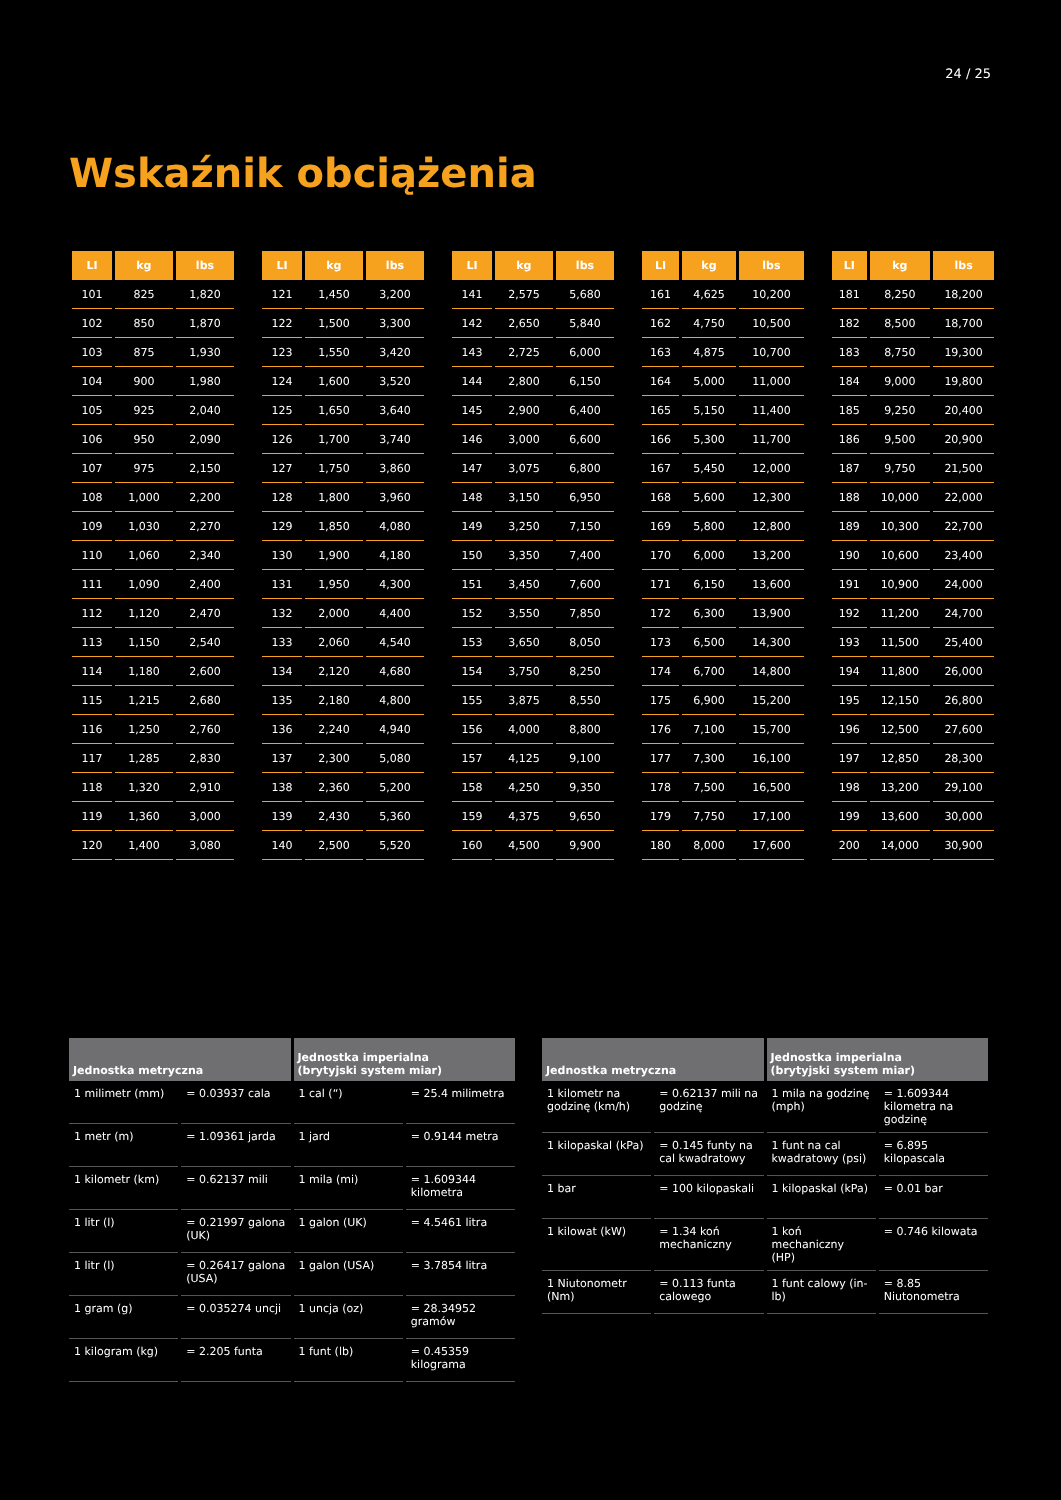24 / 25
Wskaźnik obciążenia
| LI | kg | lbs |
| --- | --- | --- |
| 101 | 825 | 1,820 |
| 102 | 850 | 1,870 |
| 103 | 875 | 1,930 |
| 104 | 900 | 1,980 |
| 105 | 925 | 2,040 |
| 106 | 950 | 2,090 |
| 107 | 975 | 2,150 |
| 108 | 1,000 | 2,200 |
| 109 | 1,030 | 2,270 |
| 110 | 1,060 | 2,340 |
| 111 | 1,090 | 2,400 |
| 112 | 1,120 | 2,470 |
| 113 | 1,150 | 2,540 |
| 114 | 1,180 | 2,600 |
| 115 | 1,215 | 2,680 |
| 116 | 1,250 | 2,760 |
| 117 | 1,285 | 2,830 |
| 118 | 1,320 | 2,910 |
| 119 | 1,360 | 3,000 |
| 120 | 1,400 | 3,080 |
| LI | kg | lbs |
| --- | --- | --- |
| 121 | 1,450 | 3,200 |
| 122 | 1,500 | 3,300 |
| 123 | 1,550 | 3,420 |
| 124 | 1,600 | 3,520 |
| 125 | 1,650 | 3,640 |
| 126 | 1,700 | 3,740 |
| 127 | 1,750 | 3,860 |
| 128 | 1,800 | 3,960 |
| 129 | 1,850 | 4,080 |
| 130 | 1,900 | 4,180 |
| 131 | 1,950 | 4,300 |
| 132 | 2,000 | 4,400 |
| 133 | 2,060 | 4,540 |
| 134 | 2,120 | 4,680 |
| 135 | 2,180 | 4,800 |
| 136 | 2,240 | 4,940 |
| 137 | 2,300 | 5,080 |
| 138 | 2,360 | 5,200 |
| 139 | 2,430 | 5,360 |
| 140 | 2,500 | 5,520 |
| LI | kg | lbs |
| --- | --- | --- |
| 141 | 2,575 | 5,680 |
| 142 | 2,650 | 5,840 |
| 143 | 2,725 | 6,000 |
| 144 | 2,800 | 6,150 |
| 145 | 2,900 | 6,400 |
| 146 | 3,000 | 6,600 |
| 147 | 3,075 | 6,800 |
| 148 | 3,150 | 6,950 |
| 149 | 3,250 | 7,150 |
| 150 | 3,350 | 7,400 |
| 151 | 3,450 | 7,600 |
| 152 | 3,550 | 7,850 |
| 153 | 3,650 | 8,050 |
| 154 | 3,750 | 8,250 |
| 155 | 3,875 | 8,550 |
| 156 | 4,000 | 8,800 |
| 157 | 4,125 | 9,100 |
| 158 | 4,250 | 9,350 |
| 159 | 4,375 | 9,650 |
| 160 | 4,500 | 9,900 |
| LI | kg | lbs |
| --- | --- | --- |
| 161 | 4,625 | 10,200 |
| 162 | 4,750 | 10,500 |
| 163 | 4,875 | 10,700 |
| 164 | 5,000 | 11,000 |
| 165 | 5,150 | 11,400 |
| 166 | 5,300 | 11,700 |
| 167 | 5,450 | 12,000 |
| 168 | 5,600 | 12,300 |
| 169 | 5,800 | 12,800 |
| 170 | 6,000 | 13,200 |
| 171 | 6,150 | 13,600 |
| 172 | 6,300 | 13,900 |
| 173 | 6,500 | 14,300 |
| 174 | 6,700 | 14,800 |
| 175 | 6,900 | 15,200 |
| 176 | 7,100 | 15,700 |
| 177 | 7,300 | 16,100 |
| 178 | 7,500 | 16,500 |
| 179 | 7,750 | 17,100 |
| 180 | 8,000 | 17,600 |
| LI | kg | lbs |
| --- | --- | --- |
| 181 | 8,250 | 18,200 |
| 182 | 8,500 | 18,700 |
| 183 | 8,750 | 19,300 |
| 184 | 9,000 | 19,800 |
| 185 | 9,250 | 20,400 |
| 186 | 9,500 | 20,900 |
| 187 | 9,750 | 21,500 |
| 188 | 10,000 | 22,000 |
| 189 | 10,300 | 22,700 |
| 190 | 10,600 | 23,400 |
| 191 | 10,900 | 24,000 |
| 192 | 11,200 | 24,700 |
| 193 | 11,500 | 25,400 |
| 194 | 11,800 | 26,000 |
| 195 | 12,150 | 26,800 |
| 196 | 12,500 | 27,600 |
| 197 | 12,850 | 28,300 |
| 198 | 13,200 | 29,100 |
| 199 | 13,600 | 30,000 |
| 200 | 14,000 | 30,900 |
| Jednostka metryczna | | Jednostka imperialna (brytyjski system miar) | |
| --- | --- | --- | --- |
| 1 milimetr (mm) | = 0.03937 cala | 1 cal (“) | = 25.4 milimetra |
| 1 metr (m) | = 1.09361 jarda | 1 jard | = 0.9144 metra |
| 1 kilometr (km) | = 0.62137 mili | 1 mila (mi) | = 1.609344 kilometra |
| 1 litr (l) | = 0.21997 galona (UK) | 1 galon (UK) | = 4.5461 litra |
| 1 litr (l) | = 0.26417 galona (USA) | 1 galon (USA) | = 3.7854 litra |
| 1 gram (g) | = 0.035274 uncji | 1 uncja (oz) | = 28.34952 gramów |
| 1 kilogram (kg) | = 2.205 funta | 1 funt (lb) | = 0.45359 kilograma |
| Jednostka metryczna | | Jednostka imperialna (brytyjski system miar) | |
| --- | --- | --- | --- |
| 1 kilometr na godzinę (km/h) | = 0.62137 mili na godzinę | 1 mila na godzinę (mph) | = 1.609344 kilometra na godzinę |
| 1 kilopaskal (kPa) | = 0.145 funty na cal kwadratowy | 1 funt na cal kwadratowy (psi) | = 6.895 kilopascala |
| 1 bar | = 100 kilopaskali | 1 kilopaskal (kPa) | = 0.01 bar |
| 1 kilowat (kW) | = 1.34 koń mechaniczny | 1 koń mechaniczny (HP) | = 0.746 kilowata |
| 1 Niutonometr (Nm) | = 0.113 funta calowego | 1 funt calowy (in-lb) | = 8.85 Niutonometra |